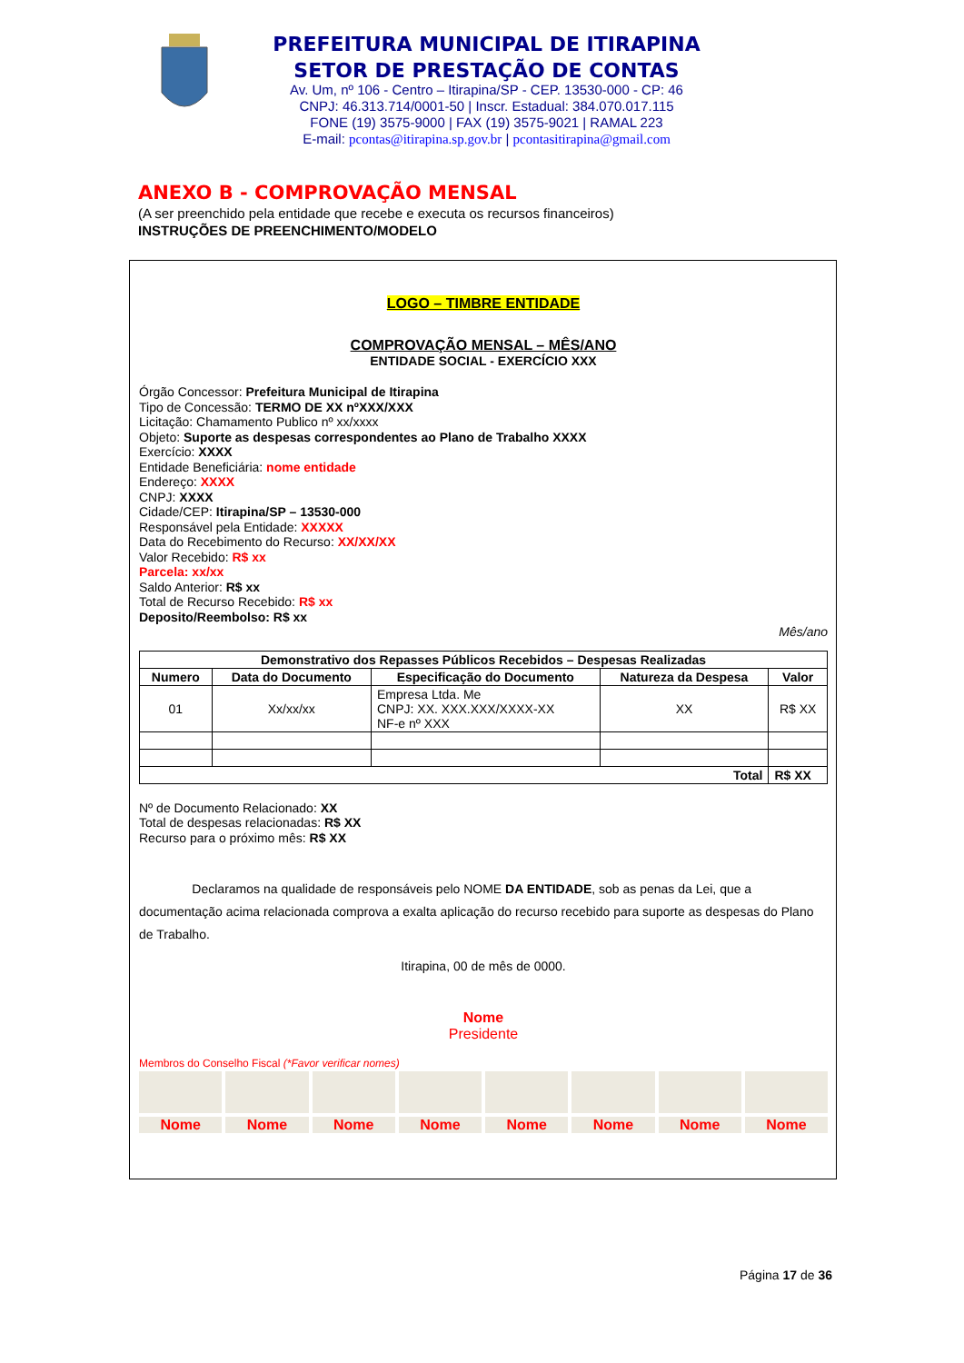PREFEITURA MUNICIPAL DE ITIRAPINA
SETOR DE PRESTAÇÃO DE CONTAS
Av. Um, nº 106 - Centro – Itirapina/SP - CEP. 13530-000 - CP: 46
CNPJ: 46.313.714/0001-50 | Inscr. Estadual: 384.070.017.115
FONE (19) 3575-9000 | FAX (19) 3575-9021 | RAMAL 223
E-mail: pcontas@itirapina.sp.gov.br | pcontasitirapina@gmail.com
ANEXO B - COMPROVAÇÃO MENSAL
(A ser preenchido pela entidade que recebe e executa os recursos financeiros)
INSTRUÇÕES DE PREENCHIMENTO/MODELO
LOGO – TIMBRE ENTIDADE
COMPROVAÇÃO MENSAL – MÊS/ANO
ENTIDADE SOCIAL - EXERCÍCIO XXX
Órgão Concessor: Prefeitura Municipal de Itirapina
Tipo de Concessão: TERMO DE XX nºXXX/XXX
Licitação: Chamamento Publico nº xx/xxxx
Objeto: Suporte as despesas correspondentes ao Plano de Trabalho XXXX
Exercício: XXXX
Entidade Beneficiária: nome entidade
Endereço: XXXX
CNPJ: XXXX
Cidade/CEP: Itirapina/SP – 13530-000
Responsável pela Entidade: XXXXX
Data do Recebimento do Recurso: XX/XX/XX
Valor Recebido: R$ xx
Parcela: xx/xx
Saldo Anterior: R$ xx
Total de Recurso Recebido: R$ xx
Deposito/Reembolso: R$ xx
Mês/ano
| Demonstrativo dos Repasses Públicos Recebidos – Despesas Realizadas | | | | |
| --- | --- | --- | --- | --- |
| Numero | Data do Documento | Especificação do Documento | Natureza da Despesa | Valor |
| 01 | Xx/xx/xx | Empresa Ltda. Me CNPJ: XX. XXX.XXX/XXXX-XX NF-e nº XXX | XX | R$ XX |
| Total | | | | R$ XX |
Nº de Documento Relacionado: XX
Total de despesas relacionadas: R$ XX
Recurso para o próximo mês: R$ XX
Declaramos na qualidade de responsáveis pelo NOME DA ENTIDADE, sob as penas da Lei, que a documentação acima relacionada comprova a exalta aplicação do recurso recebido para suporte as despesas do Plano de Trabalho.
Itirapina, 00 de mês de 0000.
Nome
Presidente
Membros do Conselho Fiscal (*Favor verificar nomes)
Nome
Nome
Nome
Nome
Nome
Nome
Nome
Nome
Página 17 de 36